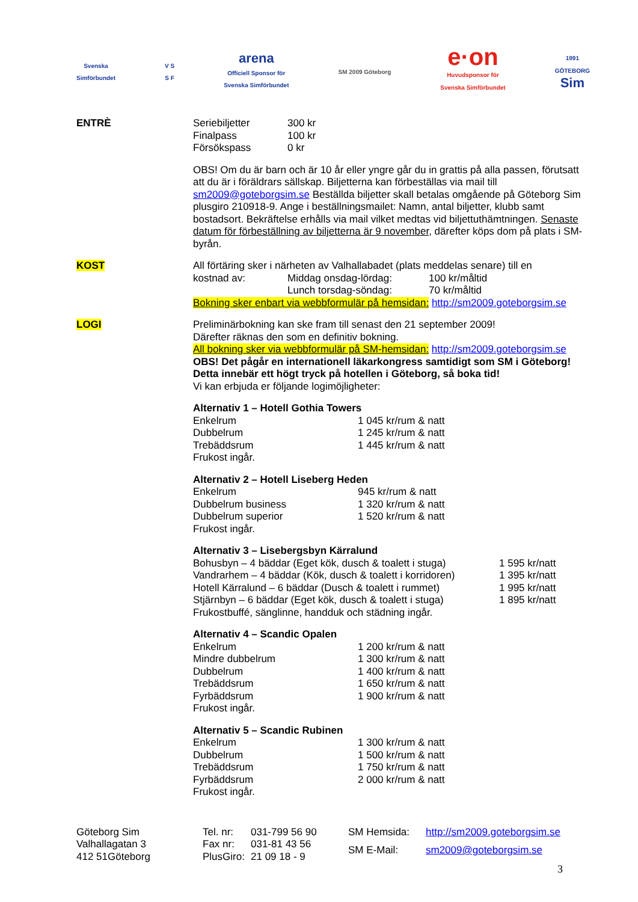Svenska
Simförbundet
V S
S F
arena
Officiell Sponsor för
Svenska Simförbundet
SM 2009 Göteborg
e·on
Huvudsponsor för
Svenska Simförbundet
1991
GÖTEBORG
Sim
ENTRÈ
| Seriebiljetter | 300 kr |
| Finalpass | 100 kr |
| Försökspass | 0 kr |
OBS! Om du är barn och är 10 år eller yngre går du in grattis på alla passen, förutsatt att du är i föräldrars sällskap. Biljetterna kan förbeställas via mail till sm2009@goteborgsim.se Beställda biljetter skall betalas omgående på Göteborg Sim plusgiro 210918-9. Ange i beställningsmailet: Namn, antal biljetter, klubb samt bostadsort. Bekräftelse erhålls via mail vilket medtas vid biljettuthämtningen. Senaste datum för förbeställning av biljetterna är 9 november, därefter köps dom på plats i SM-byrån.
KOST All förtäring sker i närheten av Valhallabadet (plats meddelas senare) till en
| kostnad av: | Middag onsdag-lördag: | 100 kr/måltid |
| | Lunch torsdag-söndag: | 70 kr/måltid |
Bokning sker enbart via webbformulär på hemsidan: http://sm2009.goteborgsim.se
LOGI Preliminärbokning kan ske fram till senast den 21 september 2009!
Därefter räknas den som en definitiv bokning.
All bokning sker via webbformulär på SM-hemsidan: http://sm2009.goteborgsim.se
OBS! Det pågår en internationell läkarkongress samtidigt som SM i Göteborg! Detta innebär ett högt tryck på hotellen i Göteborg, så boka tid!
Vi kan erbjuda er följande logimöjligheter:
Alternativ 1 – Hotell Gothia Towers
| Enkelrum | 1 045 kr/rum & natt |
| Dubbelrum | 1 245 kr/rum & natt |
| Trebäddsrum | 1 445 kr/rum & natt |
| Frukost ingår. | |
Alternativ 2 – Hotell Liseberg Heden
| Enkelrum | 945 kr/rum & natt |
| Dubbelrum business | 1 320 kr/rum & natt |
| Dubbelrum superior | 1 520 kr/rum & natt |
| Frukost ingår. | |
Alternativ 3 – Lisebergsbyn Kärralund
| Bohusbyn – 4 bäddar (Eget kök, dusch & toalett i stuga) | 1 595 kr/natt |
| Vandrarhem – 4 bäddar (Kök, dusch & toalett i korridoren) | 1 395 kr/natt |
| Hotell Kärralund – 6 bäddar (Dusch & toalett i rummet) | 1 995 kr/natt |
| Stjärnbyn – 6 bäddar (Eget kök, dusch & toalett i stuga) | 1 895 kr/natt |
| Frukostbuffé, sänglinne, handduk och städning ingår. | |
Alternativ 4 – Scandic Opalen
| Enkelrum | 1 200 kr/rum & natt |
| Mindre dubbelrum | 1 300 kr/rum & natt |
| Dubbelrum | 1 400 kr/rum & natt |
| Trebäddsrum | 1 650 kr/rum & natt |
| Fyrbäddsrum | 1 900 kr/rum & natt |
| Frukost ingår. | |
Alternativ 5 – Scandic Rubinen
| Enkelrum | 1 300 kr/rum & natt |
| Dubbelrum | 1 500 kr/rum & natt |
| Trebäddsrum | 1 750 kr/rum & natt |
| Fyrbäddsrum | 2 000 kr/rum & natt |
| Frukost ingår. | |
Göteborg Sim
Valhallagatan 3
412 51Göteborg
| Tel. nr: | 031-799 56 90 |
| Fax nr: | 031-81 43 56 |
| PlusGiro: | 21 09 18 - 9 |
| SM Hemsida: | http://sm2009.goteborgsim.se |
| SM E-Mail: | sm2009@goteborgsim.se |
3